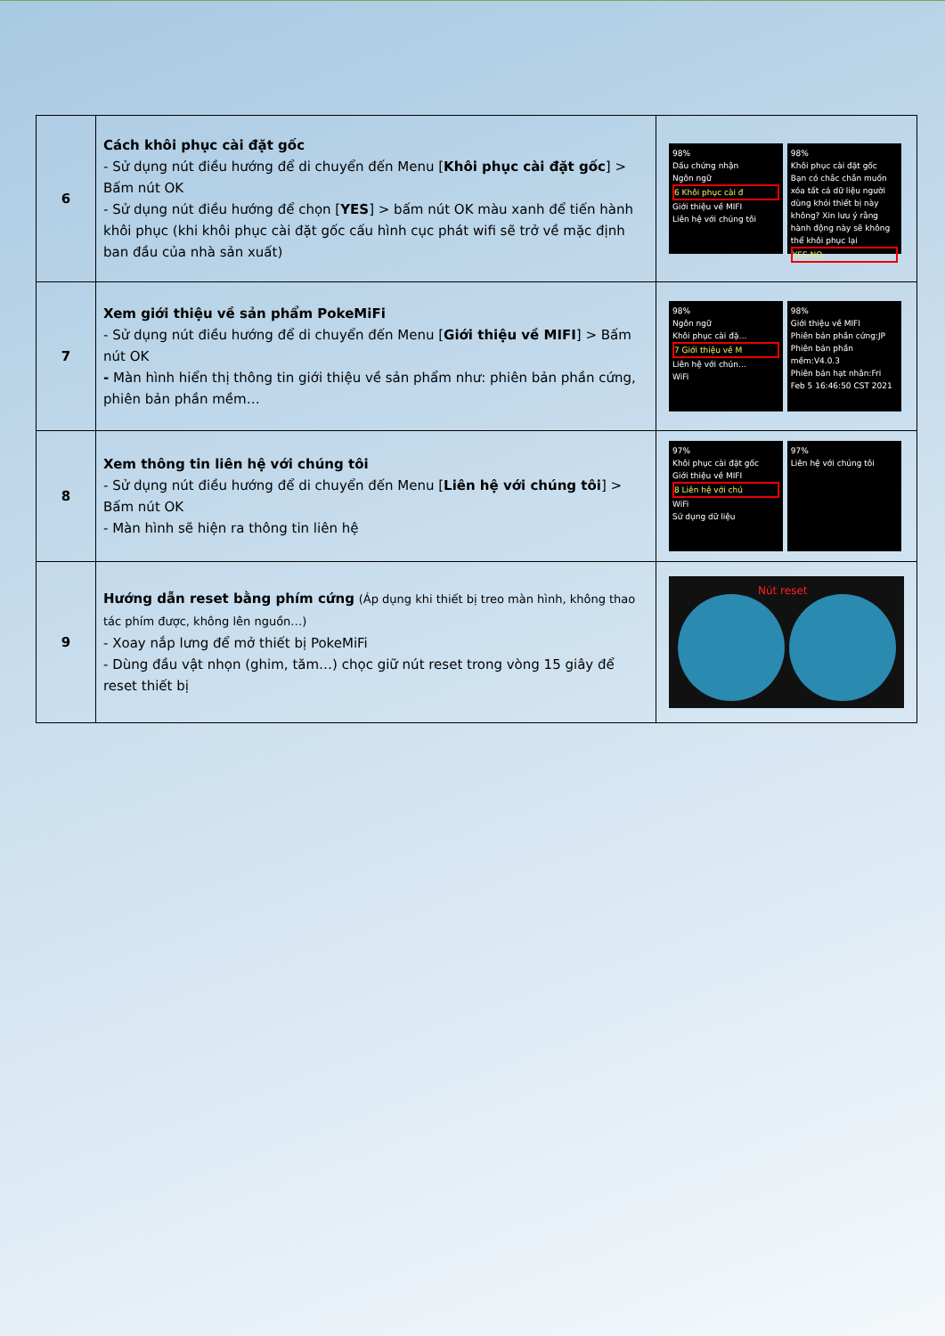| 6 | Cách khôi phục cài đặt gốc - Sử dụng nút điều hướng để di chuyển đến Menu [ Khôi phục cài đặt gốc ] > Bấm nút OK - Sử dụng nút điều hướng để chọn [ YES ] > bấm nút OK màu xanh để tiến hành khôi phục (khi khôi phục cài đặt gốc cấu hình cục phát wifi sẽ trở về mặc định ban đầu của nhà sản xuất) | 98% Dấu chứng nhận Ngôn ngữ 6 Khôi phục cài đ Giới thiệu về MIFI Liên hệ với chúng tôi 98% Khôi phục cài đặt gốc Bạn có chắc chắn muốn xóa tất cả dữ liệu người dùng khỏi thiết bị này không? Xin lưu ý rằng hành động này sẽ không thể khôi phục lại YES NO |
| 7 | Xem giới thiệu về sản phẩm PokeMiFi - Sử dụng nút điều hướng để di chuyển đến Menu [ Giới thiệu về MIFI ] > Bấm nút OK - Màn hình hiển thị thông tin giới thiệu về sản phẩm như: phiên bản phần cứng, phiên bản phần mềm… | 98% Ngôn ngữ Khôi phục cài đặ… 7 Giới thiệu về M Liên hệ với chún… WiFi 98% Giới thiệu về MIFI Phiên bản phần cứng:JP Phiên bản phần mềm:V4.0.3 Phiên bản hạt nhân:Fri Feb 5 16:46:50 CST 2021 |
| 8 | Xem thông tin liên hệ với chúng tôi - Sử dụng nút điều hướng để di chuyển đến Menu [ Liên hệ với chúng tôi ] > Bấm nút OK - Màn hình sẽ hiện ra thông tin liên hệ | 97% Khôi phục cài đặt gốc Giới thiệu về MIFI 8 Liên hệ với chú WiFi Sử dụng dữ liệu 97% Liên hệ với chúng tôi |
| 9 | Hướng dẫn reset bằng phím cứng (Áp dụng khi thiết bị treo màn hình, không thao tác phím được, không lên nguồn…) - Xoay nắp lưng để mở thiết bị PokeMiFi - Dùng đầu vật nhọn (ghim, tăm…) chọc giữ nút reset trong vòng 15 giây để reset thiết bị | Nút reset |